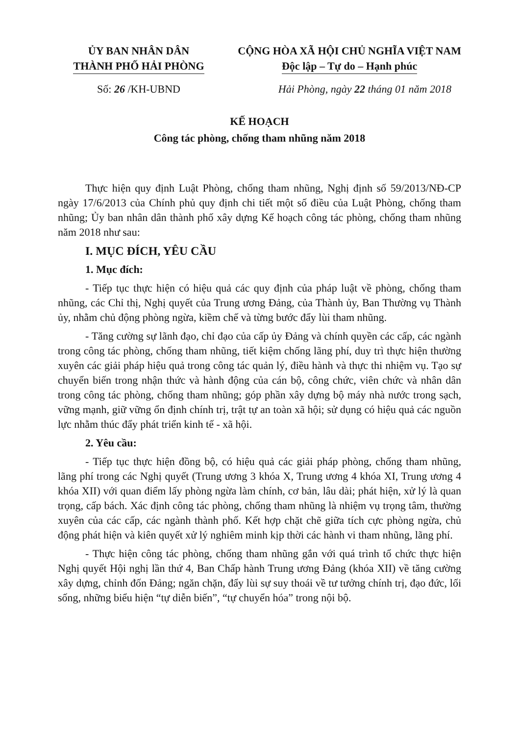ỦY BAN NHÂN DÂN
THÀNH PHỐ HẢI PHÒNG
CỘNG HÒA XÃ HỘI CHỦ NGHĨA VIỆT NAM
Độc lập – Tự do – Hạnh phúc
Số: 26 /KH-UBND Hải Phòng, ngày 22 tháng 01 năm 2018
KẾ HOẠCH
Công tác phòng, chống tham nhũng năm 2018
Thực hiện quy định Luật Phòng, chống tham nhũng, Nghị định số 59/2013/NĐ-CP ngày 17/6/2013 của Chính phủ quy định chi tiết một số điều của Luật Phòng, chống tham nhũng; Ủy ban nhân dân thành phố xây dựng Kế hoạch công tác phòng, chống tham nhũng năm 2018 như sau:
I. MỤC ĐÍCH, YÊU CẦU
1. Mục đích:
- Tiếp tục thực hiện có hiệu quả các quy định của pháp luật về phòng, chống tham nhũng, các Chỉ thị, Nghị quyết của Trung ương Đảng, của Thành ủy, Ban Thường vụ Thành ủy, nhằm chủ động phòng ngừa, kiềm chế và từng bước đẩy lùi tham nhũng.
- Tăng cường sự lãnh đạo, chỉ đạo của cấp ủy Đảng và chính quyền các cấp, các ngành trong công tác phòng, chống tham nhũng, tiết kiệm chống lãng phí, duy trì thực hiện thường xuyên các giải pháp hiệu quả trong công tác quản lý, điều hành và thực thi nhiệm vụ. Tạo sự chuyển biến trong nhận thức và hành động của cán bộ, công chức, viên chức và nhân dân trong công tác phòng, chống tham nhũng; góp phần xây dựng bộ máy nhà nước trong sạch, vững mạnh, giữ vững ổn định chính trị, trật tự an toàn xã hội; sử dụng có hiệu quả các nguồn lực nhằm thúc đẩy phát triển kinh tế - xã hội.
2. Yêu cầu:
- Tiếp tục thực hiện đồng bộ, có hiệu quả các giải pháp phòng, chống tham nhũng, lãng phí trong các Nghị quyết (Trung ương 3 khóa X, Trung ương 4 khóa XI, Trung ương 4 khóa XII) với quan điểm lấy phòng ngừa làm chính, cơ bản, lâu dài; phát hiện, xử lý là quan trọng, cấp bách. Xác định công tác phòng, chống tham nhũng là nhiệm vụ trọng tâm, thường xuyên của các cấp, các ngành thành phố. Kết hợp chặt chẽ giữa tích cực phòng ngừa, chủ động phát hiện và kiên quyết xử lý nghiêm minh kịp thời các hành vi tham nhũng, lãng phí.
- Thực hiện công tác phòng, chống tham nhũng gắn với quá trình tổ chức thực hiện Nghị quyết Hội nghị lần thứ 4, Ban Chấp hành Trung ương Đảng (khóa XII) về tăng cường xây dựng, chỉnh đốn Đảng; ngăn chặn, đẩy lùi sự suy thoái về tư tưởng chính trị, đạo đức, lối sống, những biểu hiện “tự diễn biến”, “tự chuyển hóa” trong nội bộ.